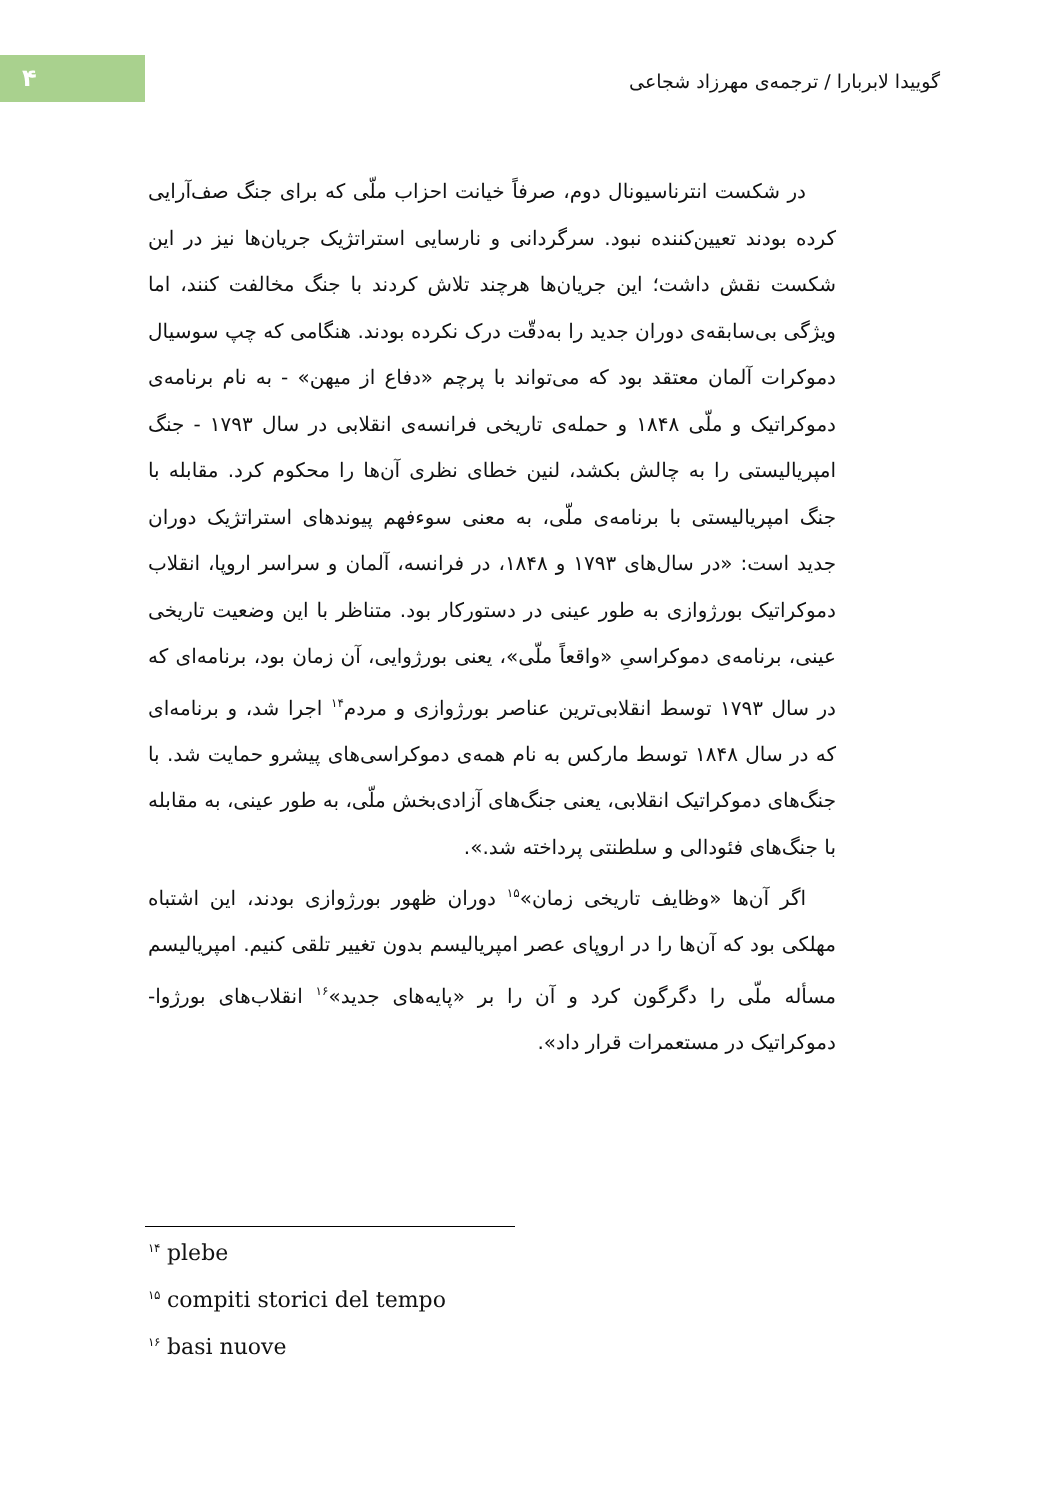۴
گوییدا لابربارا / ترجمه‌ی مهرزاد شجاعی
در شکست انترناسیونال دوم، صرفاً خیانت احزاب ملّی که برای جنگ صف‌آرایی کرده بودند تعیین‌کننده نبود. سرگردانی و نارسایی استراتژیک جریان‌ها نیز در این شکست نقش داشت؛ این جریان‌ها هرچند تلاش کردند با جنگ مخالفت کنند، اما ویژگی بی‌سابقه‌ی دوران جدید را به‌دقّت درک نکرده بودند. هنگامی که چپ سوسیال دموکرات آلمان معتقد بود که می‌تواند با پرچم «دفاع از میهن» - به نام برنامه‌ی دموکراتیک و ملّی ۱۸۴۸ و حمله‌ی تاریخی فرانسه‌ی انقلابی در سال ۱۷۹۳ - جنگ امپریالیستی را به چالش بکشد، لنین خطای نظری آن‌ها را محکوم کرد. مقابله با جنگ امپریالیستی با برنامه‌ی ملّی، به معنی سوءفهم پیوندهای استراتژیک دوران جدید است: «در سال‌های ۱۷۹۳ و ۱۸۴۸، در فرانسه، آلمان و سراسر اروپا، انقلاب دموکراتیک بورژوازی به طور عینی در دستورکار بود. متناظر با این وضعیت تاریخی عینی، برنامه‌ی دموکراسیِ «واقعاً ملّی»، یعنی بورژوایی، آن زمان بود، برنامه‌ای که در سال ۱۷۹۳ توسط انقلابی‌ترین عناصر بورژوازی و مردم<sup>۱۴</sup> اجرا شد، و برنامه‌ای که در سال ۱۸۴۸ توسط مارکس به نام همه‌ی دموکراسی‌های پیشرو حمایت شد. با جنگ‌های دموکراتیک انقلابی، یعنی جنگ‌های آزادی‌بخش ملّی، به طور عینی، به مقابله با جنگ‌های فئودالی و سلطنتی پرداخته شد.».
اگر آن‌ها «وظایف تاریخی زمان»<sup>۱۵</sup> دوران ظهور بورژوازی بودند، این اشتباه مهلکی بود که آن‌ها را در اروپای عصر امپریالیسم بدون تغییر تلقی کنیم. امپریالیسم مسأله ملّی را دگرگون کرد و آن را بر «پایه‌های جدید»<sup>۱۶</sup> انقلاب‌های بورژوا-دموکراتیک در مستعمرات قرار داد».
<sup>۱۴</sup> plebe
<sup>۱۵</sup> compiti storici del tempo
<sup>۱۶</sup> basi nuove